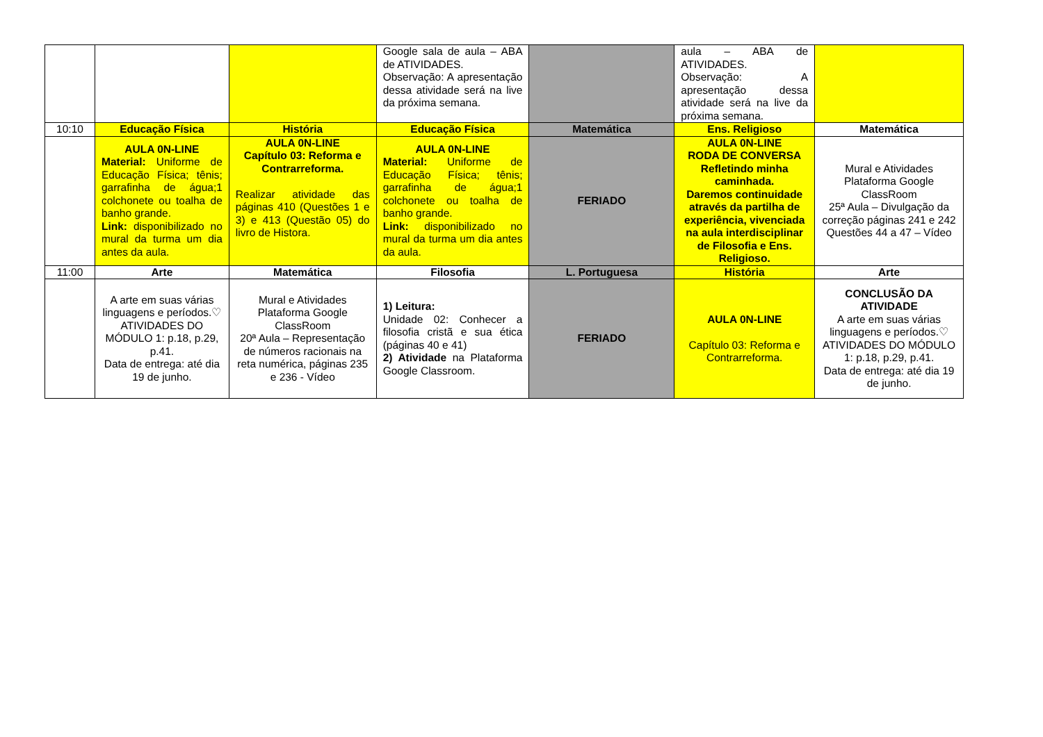| | | | Google sala de aula – ABA de ATIVIDADES. Observação: A apresentação dessa atividade será na live da próxima semana. | | aula – ABA de ATIVIDADES. Observação: A apresentação dessa atividade será na live da próxima semana. | |
| 10:10 | Educação Física | História | Educação Física | Matemática | Ens. Religioso | Matemática |
| | AULA 0N-LINE Material: Uniforme de Educação Física; tênis; garrafinha de água;1 colchonete ou toalha de banho grande. Link: disponibilizado no mural da turma um dia antes da aula. | AULA 0N-LINE Capítulo 03: Reforma e Contrarreforma. Realizar atividade das páginas 410 (Questões 1 e 3) e 413 (Questão 05) do livro de Histora. | AULA 0N-LINE Material: Uniforme de Educação Física; tênis; garrafinha de água;1 colchonete ou toalha de banho grande. Link: disponibilizado no mural da turma um dia antes da aula. | FERIADO | AULA 0N-LINE RODA DE CONVERSA Refletindo minha caminhada. Daremos continuidade através da partilha de experiência, vivenciada na aula interdisciplinar de Filosofia e Ens. Religioso. | Mural e Atividades Plataforma Google ClassRoom 25ª Aula – Divulgação da correção páginas 241 e 242 Questões 44 a 47 – Vídeo |
| 11:00 | Arte | Matemática | Filosofia | L. Portuguesa | História | Arte |
| | A arte em suas várias linguagens e períodos.♡ ATIVIDADES DO MÓDULO 1: p.18, p.29, p.41. Data de entrega: até dia 19 de junho. | Mural e Atividades Plataforma Google ClassRoom 20ª Aula – Representação de números racionais na reta numérica, páginas 235 e 236 - Vídeo | 1) Leitura: Unidade 02: Conhecer a filosofia cristã e sua ética (páginas 40 e 41) 2) Atividade na Plataforma Google Classroom. | FERIADO | AULA 0N-LINE Capítulo 03: Reforma e Contrarreforma. | CONCLUSÃO DA ATIVIDADE A arte em suas várias linguagens e períodos.♡ ATIVIDADES DO MÓDULO 1: p.18, p.29, p.41. Data de entrega: até dia 19 de junho. |